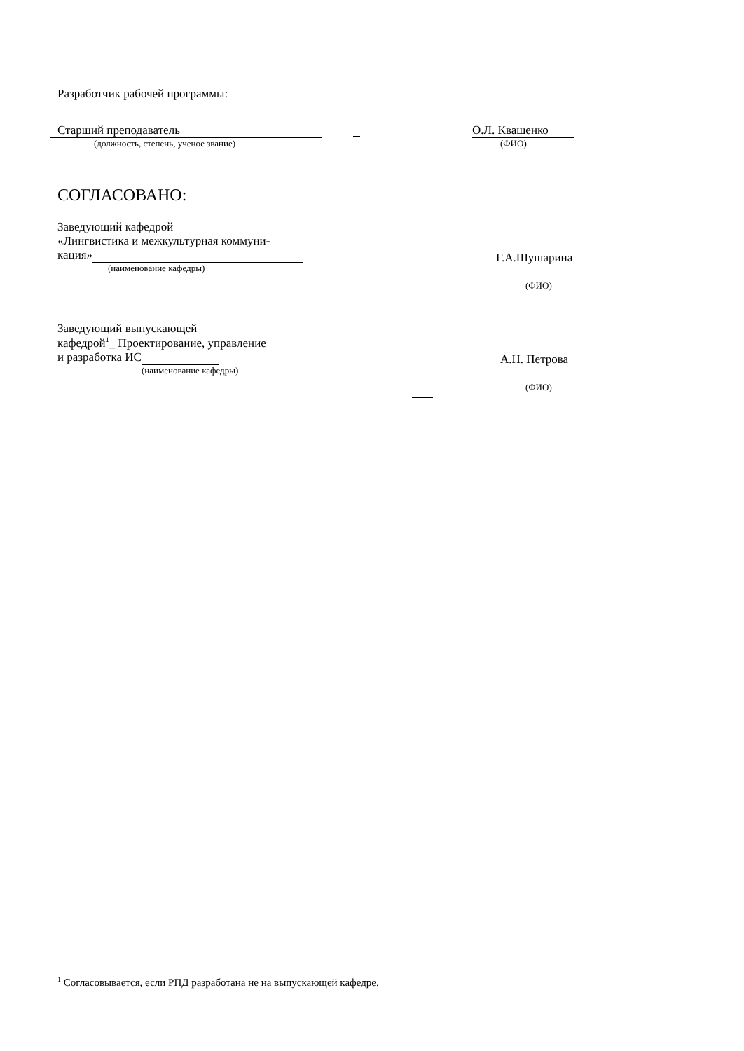Разработчик рабочей программы:
Старший преподаватель
(должность, степень, ученое звание)
О.Л. Квашенко
(ФИО)
СОГЛАСОВАНО:
Заведующий кафедрой
«Лингвистика и межкультурная коммуни-
кация»
(наименование кафедры)
Г.А.Шушарина
(ФИО)
Заведующий выпускающей
кафедрой<sup>1</sup>_ Проектирование, управление
и разработка ИС
(наименование кафедры)
А.Н. Петрова
(ФИО)
<sup>1</sup> Согласовывается, если РПД разработана не на выпускающей кафедре.